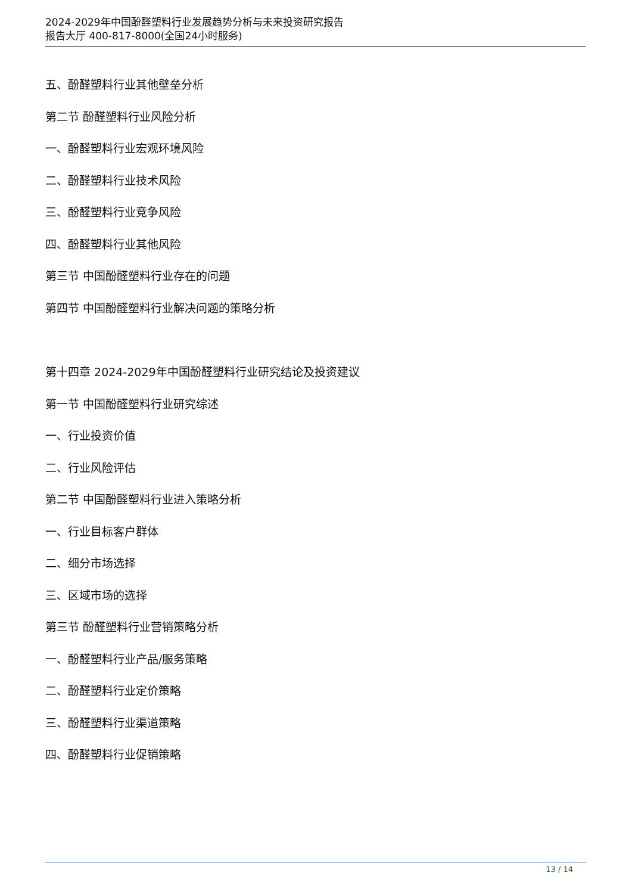2024-2029年中国酚醛塑料行业发展趋势分析与未来投资研究报告
报告大厅 400-817-8000(全国24小时服务)
五、酚醛塑料行业其他壁垒分析
第二节 酚醛塑料行业风险分析
一、酚醛塑料行业宏观环境风险
二、酚醛塑料行业技术风险
三、酚醛塑料行业竞争风险
四、酚醛塑料行业其他风险
第三节 中国酚醛塑料行业存在的问题
第四节 中国酚醛塑料行业解决问题的策略分析
第十四章 2024-2029年中国酚醛塑料行业研究结论及投资建议
第一节 中国酚醛塑料行业研究综述
一、行业投资价值
二、行业风险评估
第二节 中国酚醛塑料行业进入策略分析
一、行业目标客户群体
二、细分市场选择
三、区域市场的选择
第三节 酚醛塑料行业营销策略分析
一、酚醛塑料行业产品/服务策略
二、酚醛塑料行业定价策略
三、酚醛塑料行业渠道策略
四、酚醛塑料行业促销策略
13 / 14